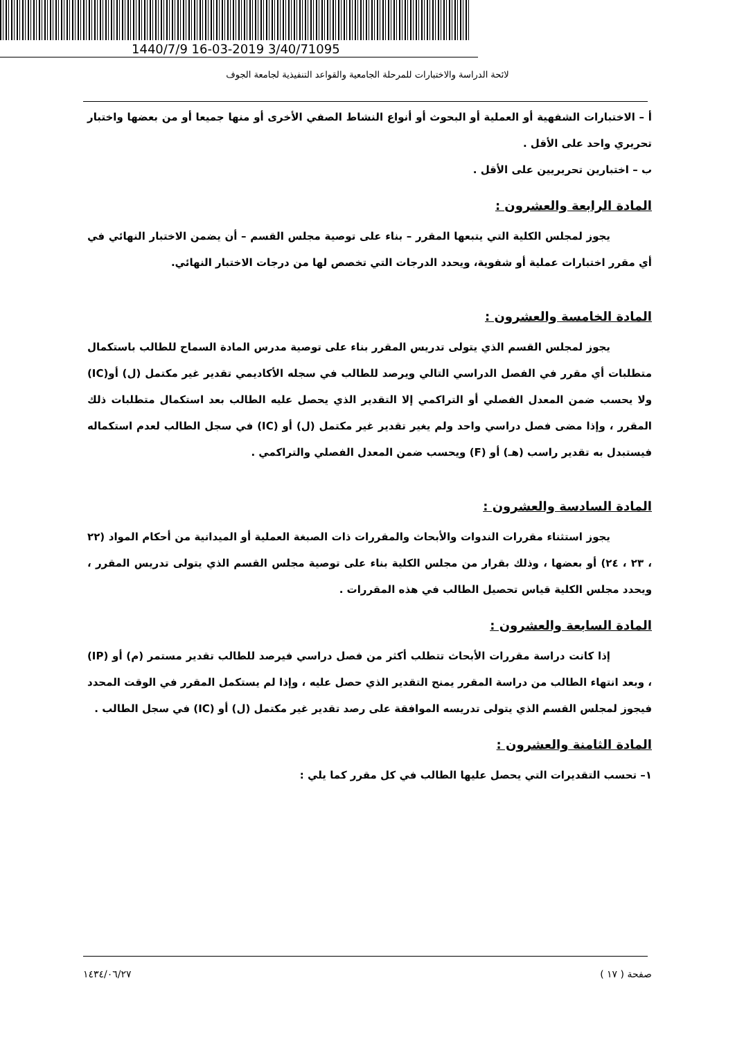1440/7/9 16-03-2019 3/40/71095
لائحة الدراسة والاختبارات للمرحلة الجامعية والقواعد التنفيذية لجامعة الجوف
أ – الاختبارات الشفهية أو العملية أو البحوث أو أنواع النشاط الصفي الأخرى أو منها جميعا أو من بعضها واختبار تحريري واحد على الأقل .
ب – اختبارين تحريريين على الأقل .
المادة الرابعة والعشرون :
يجوز لمجلس الكلية التي يتبعها المقرر – بناء على توصية مجلس القسم – أن يضمن الاختبار النهائي في أي مقرر اختبارات عملية أو شفوية، ويحدد الدرجات التي تخصص لها من درجات الاختبار النهائي.
المادة الخامسة والعشرون :
يجوز لمجلس القسم الذي يتولى تدريس المقرر بناء على توصية مدرس المادة السماح للطالب باستكمال متطلبات أي مقرر في الفصل الدراسي التالي ويرصد للطالب في سجله الأكاديمي تقدير غير مكتمل (ل) أو(IC) ولا يحسب ضمن المعدل الفصلي أو التراكمي إلا التقدير الذي يحصل عليه الطالب بعد استكمال متطلبات ذلك المقرر ، وإذا مضى فصل دراسي واحد ولم يغير تقدير غير مكتمل (ل) أو (IC) في سجل الطالب لعدم استكماله فيستبدل به تقدير راسب (هـ) أو (F) ويحسب ضمن المعدل الفصلي والتراكمي .
المادة السادسة والعشرون :
يجوز استثناء مقررات الندوات والأبحاث والمقررات ذات الصبغة العملية أو الميدانية من أحكام المواد (٢٢ ، ٢٣ ، ٢٤) أو بعضها ، وذلك بقرار من مجلس الكلية بناء على توصية مجلس القسم الذي يتولى تدريس المقرر ، ويحدد مجلس الكلية قياس تحصيل الطالب في هذه المقررات .
المادة السابعة والعشرون :
إذا كانت دراسة مقررات الأبحاث تتطلب أكثر من فصل دراسي فيرصد للطالب تقدير مستمر (م) أو (IP) ، وبعد انتهاء الطالب من دراسة المقرر يمنح التقدير الذي حصل عليه ، وإذا لم يستكمل المقرر في الوقت المحدد فيجوز لمجلس القسم الذي يتولى تدريسه الموافقة على رصد تقدير غير مكتمل (ل) أو (IC) في سجل الطالب .
المادة الثامنة والعشرون :
١– تحسب التقديرات التي يحصل عليها الطالب في كل مقرر كما يلي :
صفحة ( ١٧ ) ١٤٣٤/٠٦/٢٧